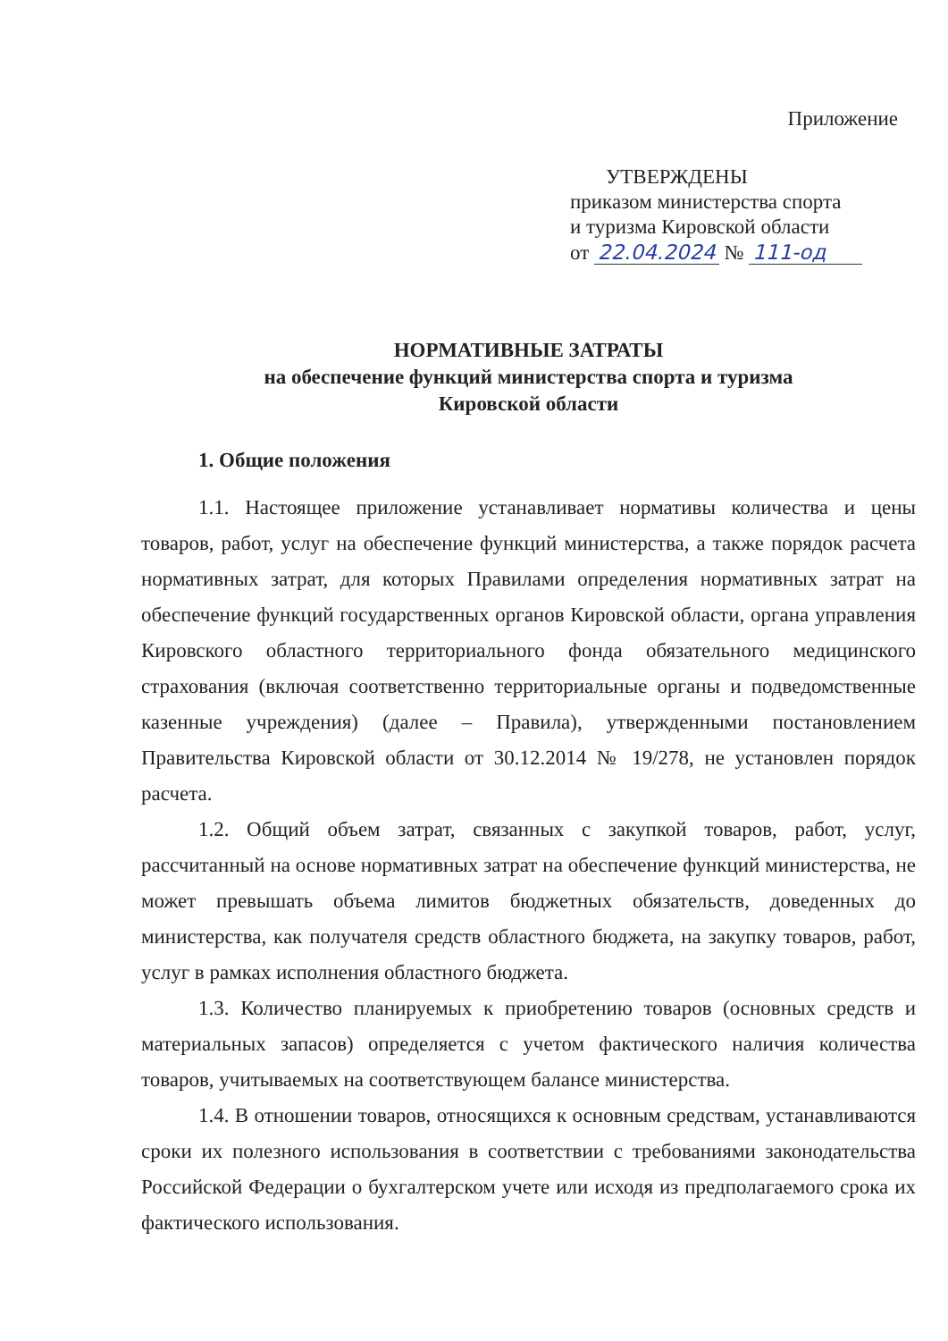Приложение
УТВЕРЖДЕНЫ
приказом министерства спорта
и туризма Кировской области
от 22.04.2024 № 111-од
НОРМАТИВНЫЕ ЗАТРАТЫ
на обеспечение функций министерства спорта и туризма
Кировской области
1. Общие положения
1.1. Настоящее приложение устанавливает нормативы количества и цены товаров, работ, услуг на обеспечение функций министерства, а также порядок расчета нормативных затрат, для которых Правилами определения нормативных затрат на обеспечение функций государственных органов Кировской области, органа управления Кировского областного территориального фонда обязательного медицинского страхования (включая соответственно территориальные органы и подведомственные казенные учреждения) (далее – Правила), утвержденными постановлением Правительства Кировской области от 30.12.2014 № 19/278, не установлен порядок расчета.
1.2. Общий объем затрат, связанных с закупкой товаров, работ, услуг, рассчитанный на основе нормативных затрат на обеспечение функций министерства, не может превышать объема лимитов бюджетных обязательств, доведенных до министерства, как получателя средств областного бюджета, на закупку товаров, работ, услуг в рамках исполнения областного бюджета.
1.3. Количество планируемых к приобретению товаров (основных средств и материальных запасов) определяется с учетом фактического наличия количества товаров, учитываемых на соответствующем балансе министерства.
1.4. В отношении товаров, относящихся к основным средствам, устанавливаются сроки их полезного использования в соответствии с требованиями законодательства Российской Федерации о бухгалтерском учете или исходя из предполагаемого срока их фактического использования.